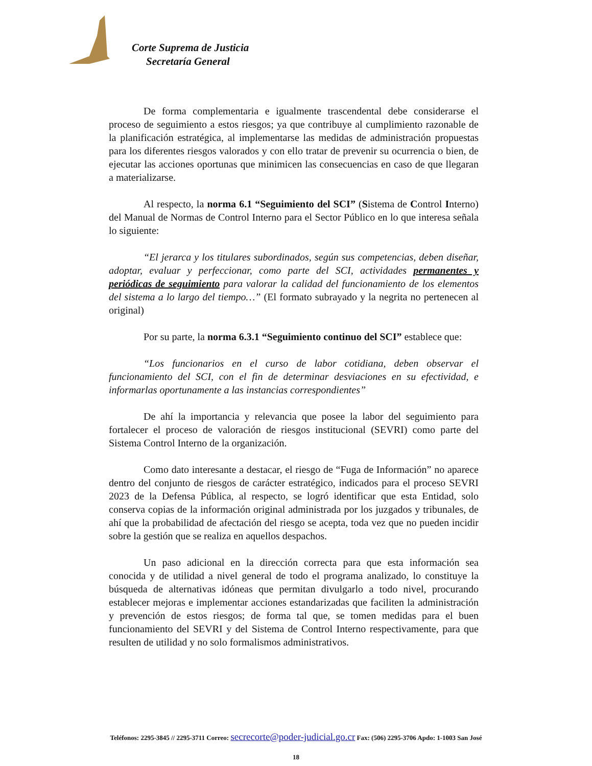Corte Suprema de Justicia
Secretaría General
De forma complementaria e igualmente trascendental debe considerarse el proceso de seguimiento a estos riesgos; ya que contribuye al cumplimiento razonable de la planificación estratégica, al implementarse las medidas de administración propuestas para los diferentes riesgos valorados y con ello tratar de prevenir su ocurrencia o bien, de ejecutar las acciones oportunas que minimicen las consecuencias en caso de que llegaran a materializarse.
Al respecto, la norma 6.1 “Seguimiento del SCI” (Sistema de Control Interno) del Manual de Normas de Control Interno para el Sector Público en lo que interesa señala lo siguiente:
“El jerarca y los titulares subordinados, según sus competencias, deben diseñar, adoptar, evaluar y perfeccionar, como parte del SCI, actividades permanentes y periódicas de seguimiento para valorar la calidad del funcionamiento de los elementos del sistema a lo largo del tiempo…” (El formato subrayado y la negrita no pertenecen al original)
Por su parte, la norma 6.3.1 “Seguimiento continuo del SCI” establece que:
“Los funcionarios en el curso de labor cotidiana, deben observar el funcionamiento del SCI, con el fin de determinar desviaciones en su efectividad, e informarlas oportunamente a las instancias correspondientes”
De ahí la importancia y relevancia que posee la labor del seguimiento para fortalecer el proceso de valoración de riesgos institucional (SEVRI) como parte del Sistema Control Interno de la organización.
Como dato interesante a destacar, el riesgo de “Fuga de Información” no aparece dentro del conjunto de riesgos de carácter estratégico, indicados para el proceso SEVRI 2023 de la Defensa Pública, al respecto, se logró identificar que esta Entidad, solo conserva copias de la información original administrada por los juzgados y tribunales, de ahí que la probabilidad de afectación del riesgo se acepta, toda vez que no pueden incidir sobre la gestión que se realiza en aquellos despachos.
Un paso adicional en la dirección correcta para que esta información sea conocida y de utilidad a nivel general de todo el programa analizado, lo constituye la búsqueda de alternativas idóneas que permitan divulgarlo a todo nivel, procurando establecer mejoras e implementar acciones estandarizadas que faciliten la administración y prevención de estos riesgos; de forma tal que, se tomen medidas para el buen funcionamiento del SEVRI y del Sistema de Control Interno respectivamente, para que resulten de utilidad y no solo formalismos administrativos.
Teléfonos: 2295-3845 // 2295-3711 Correo: secrecorte@poder-judicial.go.cr Fax: (506) 2295-3706 Apdo: 1-1003 San José
18